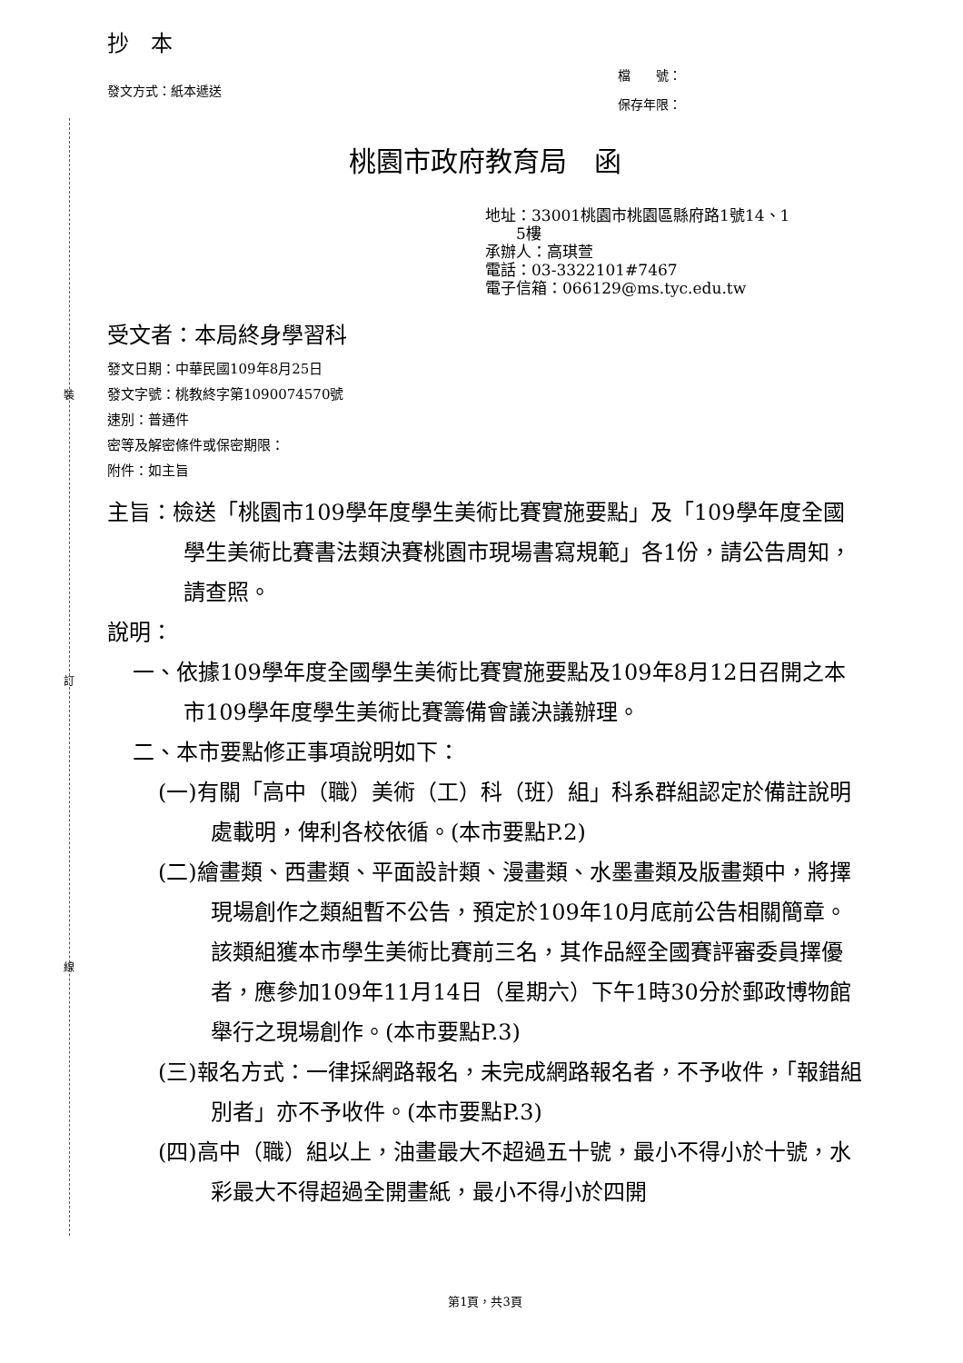裝
訂
線
抄　本
發文方式：紙本遞送
檔　　號：
保存年限：
桃園市政府教育局　函
地址：33001桃園市桃園區縣府路1號14、1
　　5樓
承辦人：高琪萱
電話：03-3322101#7467
電子信箱：066129@ms.tyc.edu.tw
受文者：本局終身學習科
發文日期：中華民國109年8月25日
發文字號：桃教終字第1090074570號
速別：普通件
密等及解密條件或保密期限：
附件：如主旨
主旨：檢送「桃園市109學年度學生美術比賽實施要點」及「109學年度全國學生美術比賽書法類決賽桃園市現場書寫規範」各1份，請公告周知，請查照。
說明：
一、依據109學年度全國學生美術比賽實施要點及109年8月12日召開之本市109學年度學生美術比賽籌備會議決議辦理。
二、本市要點修正事項說明如下：
(一)有關「高中（職）美術（工）科（班）組」科系群組認定於備註說明處載明，俾利各校依循。(本市要點P.2)
(二)繪畫類、西畫類、平面設計類、漫畫類、水墨畫類及版畫類中，將擇現場創作之類組暫不公告，預定於109年10月底前公告相關簡章。該類組獲本市學生美術比賽前三名，其作品經全國賽評審委員擇優者，應參加109年11月14日（星期六）下午1時30分於郵政博物館舉行之現場創作。(本市要點P.3)
(三)報名方式：一律採網路報名，未完成網路報名者，不予收件，「報錯組別者」亦不予收件。(本市要點P.3)
(四)高中（職）組以上，油畫最大不超過五十號，最小不得小於十號，水彩最大不得超過全開畫紙，最小不得小於四開
第1頁，共3頁